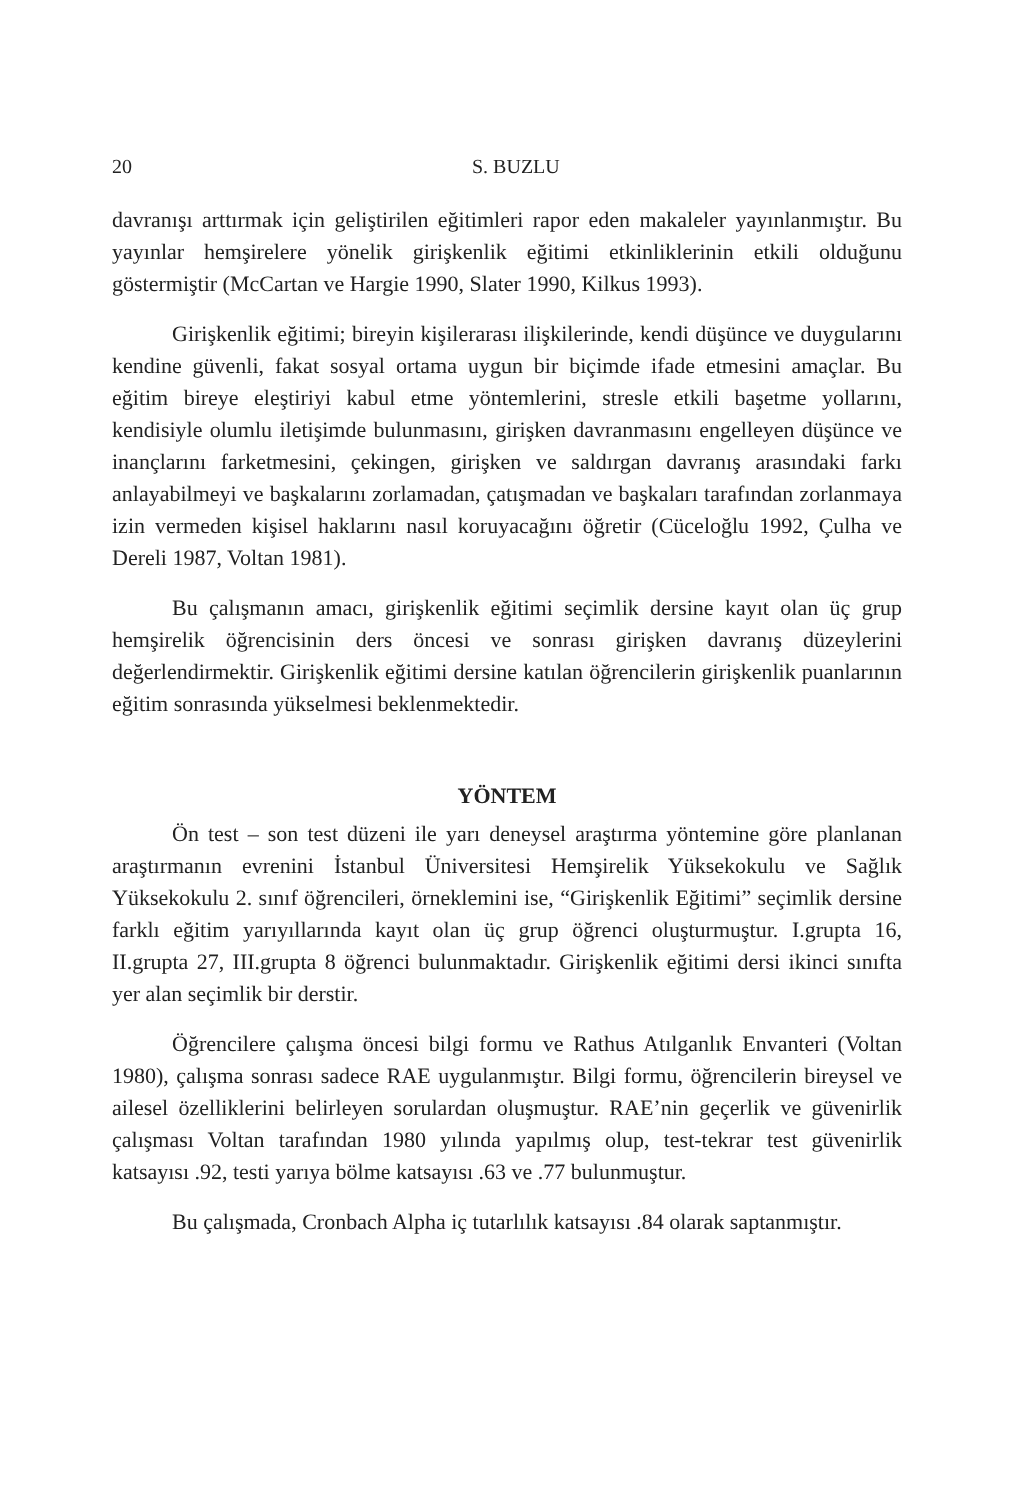20 S. BUZLU
davranışı arttırmak için geliştirilen eğitimleri rapor eden makaleler yayınlanmıştır. Bu yayınlar hemşirelere yönelik girişkenlik eğitimi etkinliklerinin etkili olduğunu göstermiştir (McCartan ve Hargie 1990, Slater 1990, Kilkus 1993).
Girişkenlik eğitimi; bireyin kişilerarası ilişkilerinde, kendi düşünce ve duygularını kendine güvenli, fakat sosyal ortama uygun bir biçimde ifade etmesini amaçlar. Bu eğitim bireye eleştiriyi kabul etme yöntemlerini, stresle etkili başetme yollarını, kendisiyle olumlu iletişimde bulunmasını, girişken davranmasını engelleyen düşünce ve inançlarını farketmesini, çekingen, girişken ve saldırgan davranış arasındaki farkı anlayabilmeyi ve başkalarını zorlamadan, çatışmadan ve başkaları tarafından zorlanmaya izin vermeden kişisel haklarını nasıl koruyacağını öğretir (Cüceloğlu 1992, Çulha ve Dereli 1987, Voltan 1981).
Bu çalışmanın amacı, girişkenlik eğitimi seçimlik dersine kayıt olan üç grup hemşirelik öğrencisinin ders öncesi ve sonrası girişken davranış düzeylerini değerlendirmektir. Girişkenlik eğitimi dersine katılan öğrencilerin girişkenlik puanlarının eğitim sonrasında yükselmesi beklenmektedir.
YÖNTEM
Ön test – son test düzeni ile yarı deneysel araştırma yöntemine göre planlanan araştırmanın evrenini İstanbul Üniversitesi Hemşirelik Yüksekokulu ve Sağlık Yüksekokulu 2. sınıf öğrencileri, örneklemini ise, “Girişkenlik Eğitimi” seçimlik dersine farklı eğitim yarıyıllarında kayıt olan üç grup öğrenci oluşturmuştur. I.grupta 16, II.grupta 27, III.grupta 8 öğrenci bulunmaktadır. Girişkenlik eğitimi dersi ikinci sınıfta yer alan seçimlik bir derstir.
Öğrencilere çalışma öncesi bilgi formu ve Rathus Atılganlık Envanteri (Voltan 1980), çalışma sonrası sadece RAE uygulanmıştır. Bilgi formu, öğrencilerin bireysel ve ailesel özelliklerini belirleyen sorulardan oluşmuştur. RAE’nin geçerlik ve güvenirlik çalışması Voltan tarafından 1980 yılında yapılmış olup, test-tekrar test güvenirlik katsayısı .92, testi yarıya bölme katsayısı .63 ve .77 bulunmuştur.
Bu çalışmada, Cronbach Alpha iç tutarlılık katsayısı .84 olarak saptanmıştır.